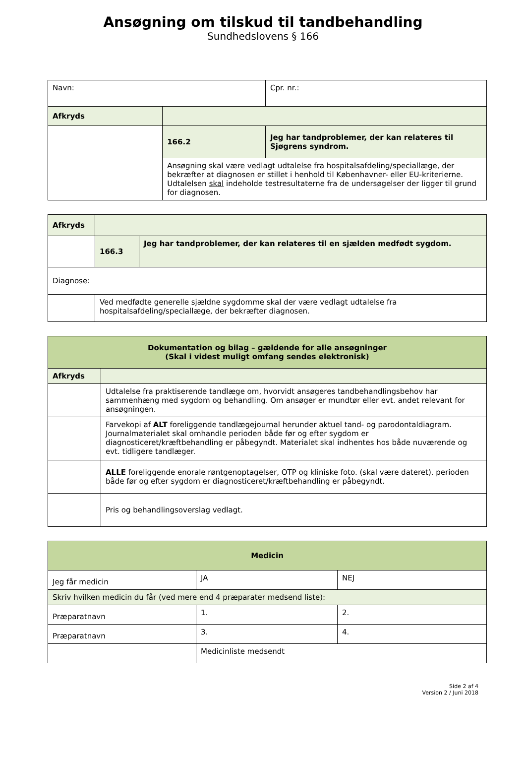Ansøgning om tilskud til tandbehandling
Sundhedslovens § 166
| Navn: | | Cpr. nr.: |
| Afkryds | | |
| | 166.2 | Jeg har tandproblemer, der kan relateres til Sjøgrens syndrom. |
| | Ansøgning skal være vedlagt udtalelse fra hospitalsafdeling/speciallæge, der bekræfter at diagnosen er stillet i henhold til Københavner- eller EU-kriterierne. Udtalelsen skal indeholde testresultaterne fra de undersøgelser der ligger til grund for diagnosen. | |
| Afkryds | | |
| | 166.3 | Jeg har tandproblemer, der kan relateres til en sjælden medfødt sygdom. |
| Diagnose: | | |
| | Ved medfødte generelle sjældne sygdomme skal der være vedlagt udtalelse fra hospitalsafdeling/speciallæge, der bekræfter diagnosen. | |
| Dokumentation og bilag – gældende for alle ansøgninger (Skal i videst muligt omfang sendes elektronisk) | |
| Afkryds | |
| | Udtalelse fra praktiserende tandlæge om, hvorvidt ansøgeres tandbehandlingsbehov har sammenhæng med sygdom og behandling. Om ansøger er mundtør eller evt. andet relevant for ansøgningen. |
| | Farvekopi af ALT foreliggende tandlægejournal herunder aktuel tand- og parodontaldiagram. Journalmaterialet skal omhandle perioden både før og efter sygdom er diagnosticeret/kræftbehandling er påbegyndt. Materialet skal indhentes hos både nuværende og evt. tidligere tandlæger. |
| | ALLE foreliggende enorale røntgenoptagelser, OTP og kliniske foto. (skal være dateret). perioden både før og efter sygdom er diagnosticeret/kræftbehandling er påbegyndt. |
| | Pris og behandlingsoverslag vedlagt. |
| Medicin | | |
| Jeg får medicin | JA | NEJ |
| Skriv hvilken medicin du får (ved mere end 4 præparater medsend liste): | | |
| Præparatnavn | 1. | 2. |
| Præparatnavn | 3. | 4. |
| | Medicinliste medsendt | |
Side 2 af 4
Version 2 / Juni 2018